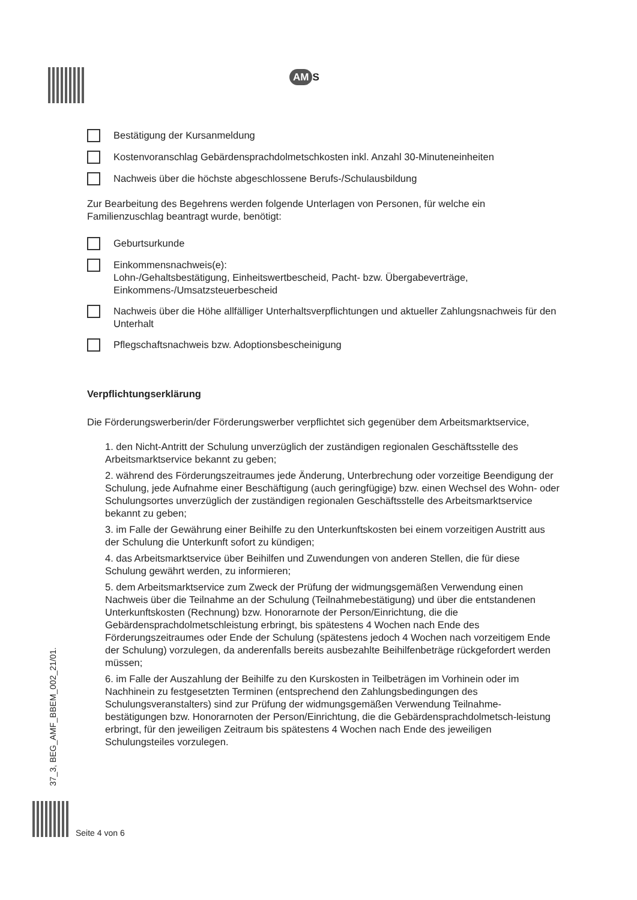AM S
Bestätigung der Kursanmeldung
Kostenvoranschlag Gebärdensprachdolmetschkosten inkl. Anzahl 30-Minuteneinheiten
Nachweis über die höchste abgeschlossene Berufs-/Schulausbildung
Zur Bearbeitung des Begehrens werden folgende Unterlagen von Personen, für welche ein Familienzuschlag beantragt wurde, benötigt:
Geburtsurkunde
Einkommensnachweis(e):
Lohn-/Gehaltsbestätigung, Einheitswertbescheid, Pacht- bzw. Übergabeverträge, Einkommens-/Umsatzsteuerbescheid
Nachweis über die Höhe allfälliger Unterhaltsverpflichtungen und aktueller Zahlungsnachweis für den Unterhalt
Pflegschaftsnachweis bzw. Adoptionsbescheinigung
Verpflichtungserklärung
Die Förderungswerberin/der Förderungswerber verpflichtet sich gegenüber dem Arbeitsmarktservice,
1. den Nicht-Antritt der Schulung unverzüglich der zuständigen regionalen Geschäftsstelle des Arbeitsmarktservice bekannt zu geben;
2. während des Förderungszeitraumes jede Änderung, Unterbrechung oder vorzeitige Beendigung der Schulung, jede Aufnahme einer Beschäftigung (auch geringfügige) bzw. einen Wechsel des Wohn- oder Schulungsortes unverzüglich der zuständigen regionalen Geschäftsstelle des Arbeitsmarktservice bekannt zu geben;
3. im Falle der Gewährung einer Beihilfe zu den Unterkunftskosten bei einem vorzeitigen Austritt aus der Schulung die Unterkunft sofort zu kündigen;
4. das Arbeitsmarktservice über Beihilfen und Zuwendungen von anderen Stellen, die für diese Schulung gewährt werden, zu informieren;
5. dem Arbeitsmarktservice zum Zweck der Prüfung der widmungsgemäßen Verwendung einen Nachweis über die Teilnahme an der Schulung (Teilnahmebestätigung) und über die entstandenen Unterkunftskosten (Rechnung) bzw. Honorarnote der Person/Einrichtung, die die Gebärdensprachdolmetschleistung erbringt, bis spätestens 4 Wochen nach Ende des Förderungszeitraumes oder Ende der Schulung (spätestens jedoch 4 Wochen nach vorzeitigem Ende der Schulung) vorzulegen, da anderenfalls bereits ausbezahlte Beihilfenbeträge rückgefordert werden müssen;
6. im Falle der Auszahlung der Beihilfe zu den Kurskosten in Teilbeträgen im Vorhinein oder im Nachhinein zu festgesetzten Terminen (entsprechend den Zahlungsbedingungen des Schulungsveranstalters) sind zur Prüfung der widmungsgemäßen Verwendung Teilnahme-bestätigungen bzw. Honorarnoten der Person/Einrichtung, die die Gebärdensprachdolmetsch-leistung erbringt, für den jeweiligen Zeitraum bis spätestens 4 Wochen nach Ende des jeweiligen Schulungsteiles vorzulegen.
37_3, BEG_AMF_BBEM_002_21/01.
Seite 4 von 6